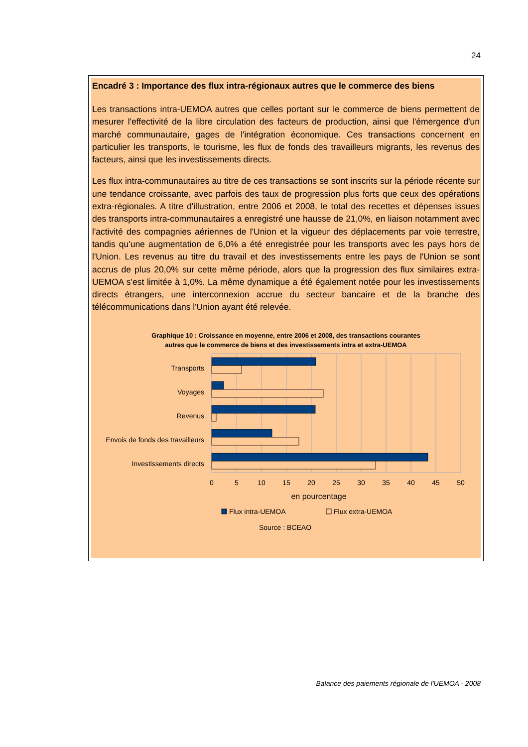24
Encadré 3 : Importance des flux intra-régionaux autres que le commerce des biens
Les transactions intra-UEMOA autres que celles portant sur le commerce de biens permettent de mesurer l'effectivité de la libre circulation des facteurs de production, ainsi que l'émergence d'un marché communautaire, gages de l'intégration économique. Ces transactions concernent en particulier les transports, le tourisme, les flux de fonds des travailleurs migrants, les revenus des facteurs, ainsi que les investissements directs.
Les flux intra-communautaires au titre de ces transactions se sont inscrits sur la période récente sur une tendance croissante, avec parfois des taux de progression plus forts que ceux des opérations extra-régionales. A titre d'illustration, entre 2006 et 2008, le total des recettes et dépenses issues des transports intra-communautaires a enregistré une hausse de 21,0%, en liaison notamment avec l'activité des compagnies aériennes de l'Union et la vigueur des déplacements par voie terrestre, tandis qu'une augmentation de 6,0% a été enregistrée pour les transports avec les pays hors de l'Union. Les revenus au titre du travail et des investissements entre les pays de l'Union se sont accrus de plus 20,0% sur cette même période, alors que la progression des flux similaires extra-UEMOA s'est limitée à 1,0%. La même dynamique a été également notée pour les investissements directs étrangers, une interconnexion accrue du secteur bancaire et de la branche des télécommunications dans l'Union ayant été relevée.
Graphique 10 : Croissance en moyenne, entre 2006 et 2008, des transactions courantes
autres que le commerce de biens et des investissements intra et extra-UEMOA
Transports
Voyages
Revenus
Envois de fonds des travailleurs
Investissements directs
0
5
10
15
20
25
30
35
40
45
50
en pourcentage
Flux intra-UEMOA
Flux extra-UEMOA
Source : BCEAO
Balance des paiements régionale de l'UEMOA - 2008